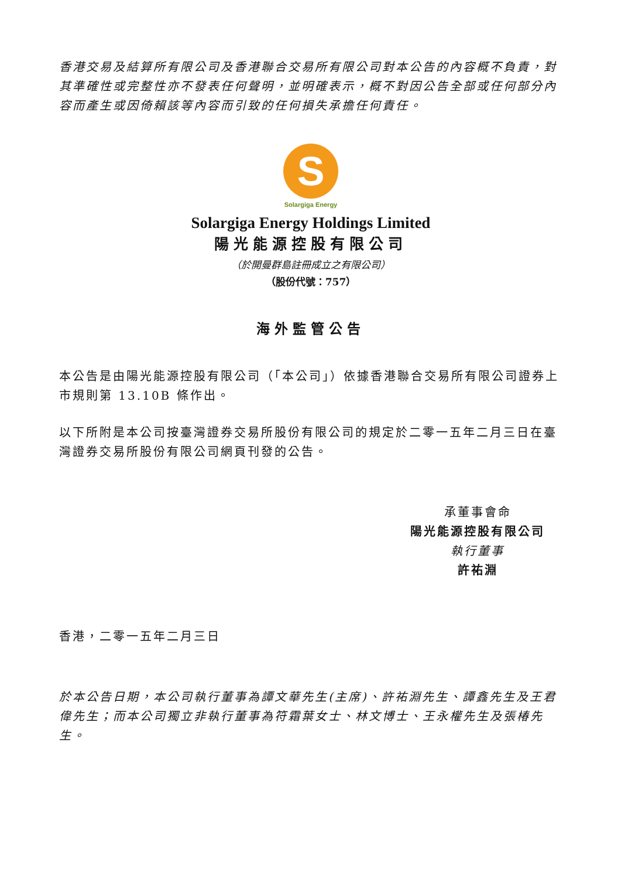香港交易及結算所有限公司及香港聯合交易所有限公司對本公告的內容概不負責，對其準確性或完整性亦不發表任何聲明，並明確表示，概不對因公告全部或任何部分內容而產生或因倚賴該等內容而引致的任何損失承擔任何責任。
S
Solargiga Energy
Solargiga Energy Holdings Limited
陽光能源控股有限公司
（於開曼群島註冊成立之有限公司）
（股份代號：757）
海外監管公告
本公告是由陽光能源控股有限公司（「本公司」）依據香港聯合交易所有限公司證券上市規則第 13.10B 條作出。
以下所附是本公司按臺灣證券交易所股份有限公司的規定於二零一五年二月三日在臺灣證券交易所股份有限公司網頁刊發的公告。
承董事會命
陽光能源控股有限公司
執行董事
許祐淵
香港，二零一五年二月三日
於本公告日期，本公司執行董事為譚文華先生(主席)、許祐淵先生、譚鑫先生及王君偉先生；而本公司獨立非執行董事為符霜葉女士、林文博士、王永權先生及張椿先生。